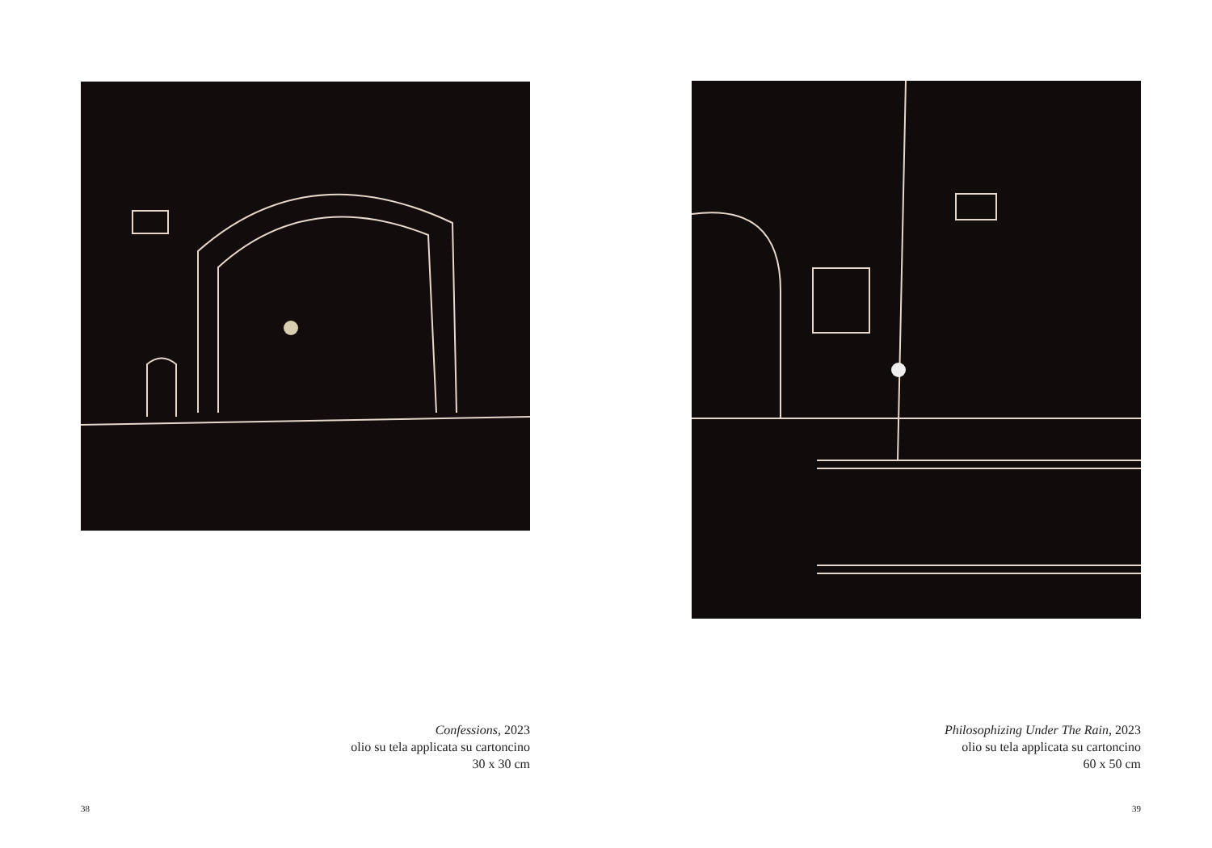Confessions, 2023
olio su tela applicata su cartoncino
30 x 30 cm
38
Philosophizing Under The Rain, 2023
olio su tela applicata su cartoncino
60 x 50 cm
39